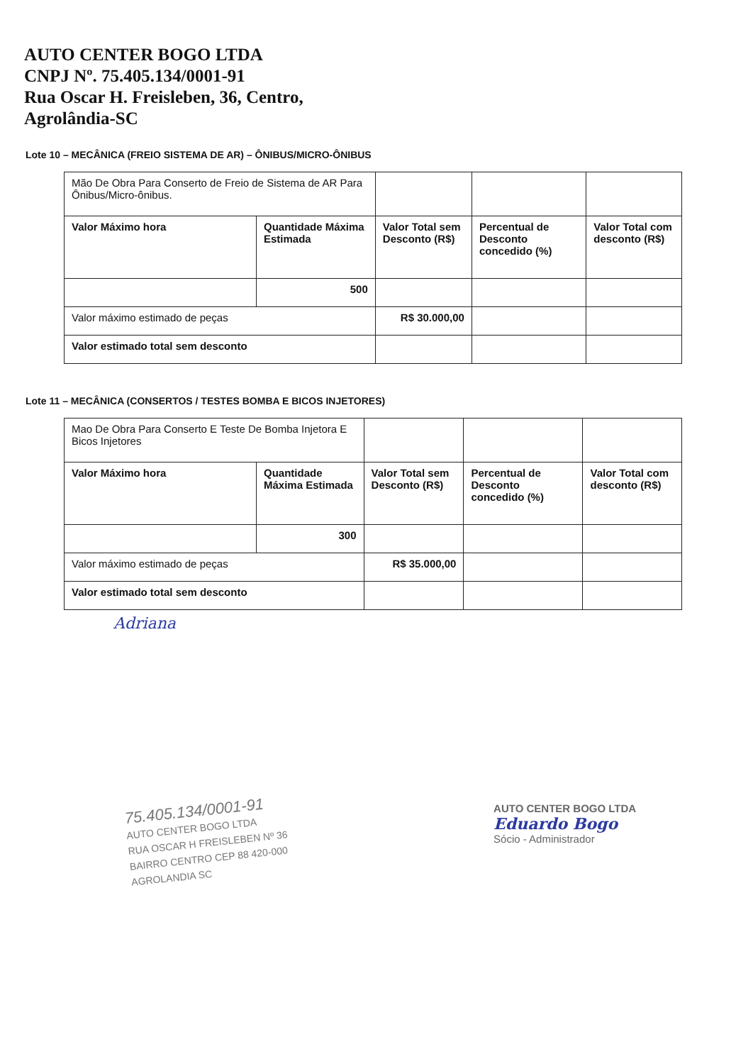AUTO CENTER BOGO LTDA
CNPJ Nº. 75.405.134/0001-91
Rua Oscar H. Freisleben, 36, Centro,
Agrolândia-SC
Lote 10 – MECÂNICA (FREIO SISTEMA DE AR) – ÔNIBUS/MICRO-ÔNIBUS
| Mão De Obra Para Conserto de Freio de Sistema de AR Para Ônibus/Micro-ônibus. | | | | |
| Valor Máximo hora | Quantidade Máxima Estimada | Valor Total sem Desconto (R$) | Percentual de Desconto concedido (%) | Valor Total com desconto (R$) |
| | 500 | | | |
| Valor máximo estimado de peças | | R$ 30.000,00 | | |
| Valor estimado total sem desconto | | | | |
Lote 11 – MECÂNICA (CONSERTOS / TESTES BOMBA E BICOS INJETORES)
| Mao De Obra Para Conserto E Teste De Bomba Injetora E Bicos Injetores | | | | |
| Valor Máximo hora | Quantidade Máxima Estimada | Valor Total sem Desconto (R$) | Percentual de Desconto concedido (%) | Valor Total com desconto (R$) |
| | 300 | | | |
| Valor máximo estimado de peças | | R$ 35.000,00 | | |
| Valor estimado total sem desconto | | | | |
Adriana
75.405.134/0001-91
AUTO CENTER BOGO LTDA
RUA OSCAR H FREISLEBEN Nº 36
BAIRRO CENTRO CEP 88 420-000
AGROLANDIA SC
AUTO CENTER BOGO LTDA
Eduardo Bogo
Sócio - Administrador